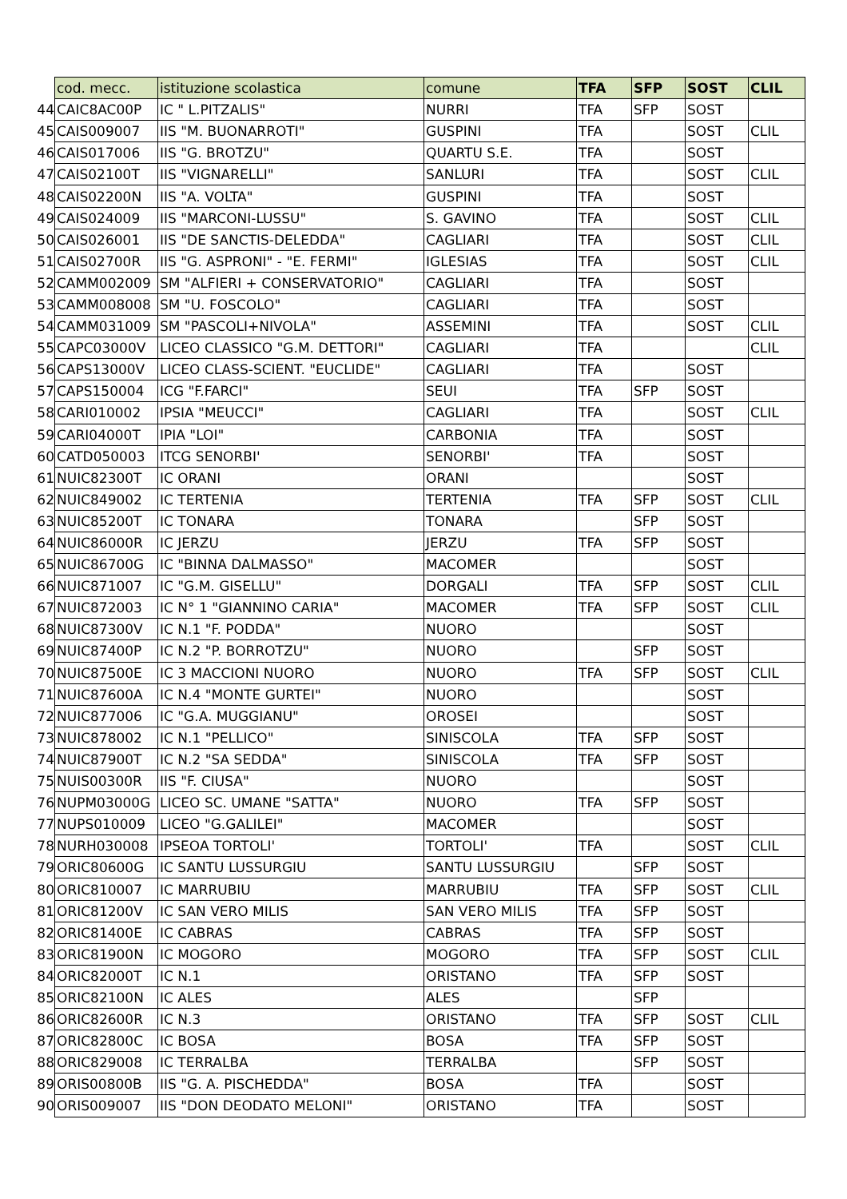| | cod. mecc. | istituzione scolastica | comune | TFA | SFP | SOST | CLIL |
| 44 | CAIC8AC00P | IC " L.PITZALIS" | NURRI | TFA | SFP | SOST | |
| 45 | CAIS009007 | IIS "M. BUONARROTI" | GUSPINI | TFA | | SOST | CLIL |
| 46 | CAIS017006 | IIS "G. BROTZU" | QUARTU S.E. | TFA | | SOST | |
| 47 | CAIS02100T | IIS "VIGNARELLI" | SANLURI | TFA | | SOST | CLIL |
| 48 | CAIS02200N | IIS "A. VOLTA" | GUSPINI | TFA | | SOST | |
| 49 | CAIS024009 | IIS "MARCONI-LUSSU" | S. GAVINO | TFA | | SOST | CLIL |
| 50 | CAIS026001 | IIS "DE SANCTIS-DELEDDA" | CAGLIARI | TFA | | SOST | CLIL |
| 51 | CAIS02700R | IIS "G. ASPRONI" - "E. FERMI" | IGLESIAS | TFA | | SOST | CLIL |
| 52 | CAMM002009 | SM "ALFIERI + CONSERVATORIO" | CAGLIARI | TFA | | SOST | |
| 53 | CAMM008008 | SM "U. FOSCOLO" | CAGLIARI | TFA | | SOST | |
| 54 | CAMM031009 | SM "PASCOLI+NIVOLA" | ASSEMINI | TFA | | SOST | CLIL |
| 55 | CAPC03000V | LICEO CLASSICO "G.M. DETTORI" | CAGLIARI | TFA | | | CLIL |
| 56 | CAPS13000V | LICEO CLASS-SCIENT. "EUCLIDE" | CAGLIARI | TFA | | SOST | |
| 57 | CAPS150004 | ICG "F.FARCI" | SEUI | TFA | SFP | SOST | |
| 58 | CARI010002 | IPSIA "MEUCCI" | CAGLIARI | TFA | | SOST | CLIL |
| 59 | CARI04000T | IPIA "LOI" | CARBONIA | TFA | | SOST | |
| 60 | CATD050003 | ITCG SENORBI' | SENORBI' | TFA | | SOST | |
| 61 | NUIC82300T | IC ORANI | ORANI | | | SOST | |
| 62 | NUIC849002 | IC TERTENIA | TERTENIA | TFA | SFP | SOST | CLIL |
| 63 | NUIC85200T | IC TONARA | TONARA | | SFP | SOST | |
| 64 | NUIC86000R | IC JERZU | JERZU | TFA | SFP | SOST | |
| 65 | NUIC86700G | IC "BINNA DALMASSO" | MACOMER | | | SOST | |
| 66 | NUIC871007 | IC "G.M. GISELLU" | DORGALI | TFA | SFP | SOST | CLIL |
| 67 | NUIC872003 | IC N° 1 "GIANNINO CARIA" | MACOMER | TFA | SFP | SOST | CLIL |
| 68 | NUIC87300V | IC N.1 "F. PODDA" | NUORO | | | SOST | |
| 69 | NUIC87400P | IC N.2 "P. BORROTZU" | NUORO | | SFP | SOST | |
| 70 | NUIC87500E | IC 3 MACCIONI NUORO | NUORO | TFA | SFP | SOST | CLIL |
| 71 | NUIC87600A | IC N.4 "MONTE GURTEI" | NUORO | | | SOST | |
| 72 | NUIC877006 | IC "G.A. MUGGIANU" | OROSEI | | | SOST | |
| 73 | NUIC878002 | IC N.1 "PELLICO" | SINISCOLA | TFA | SFP | SOST | |
| 74 | NUIC87900T | IC N.2 "SA SEDDA" | SINISCOLA | TFA | SFP | SOST | |
| 75 | NUIS00300R | IIS "F. CIUSA" | NUORO | | | SOST | |
| 76 | NUPM03000G | LICEO SC. UMANE "SATTA" | NUORO | TFA | SFP | SOST | |
| 77 | NUPS010009 | LICEO "G.GALILEI" | MACOMER | | | SOST | |
| 78 | NURH030008 | IPSEOA TORTOLI' | TORTOLI' | TFA | | SOST | CLIL |
| 79 | ORIC80600G | IC SANTU LUSSURGIU | SANTU LUSSURGIU | | SFP | SOST | |
| 80 | ORIC810007 | IC MARRUBIU | MARRUBIU | TFA | SFP | SOST | CLIL |
| 81 | ORIC81200V | IC SAN VERO MILIS | SAN VERO MILIS | TFA | SFP | SOST | |
| 82 | ORIC81400E | IC CABRAS | CABRAS | TFA | SFP | SOST | |
| 83 | ORIC81900N | IC MOGORO | MOGORO | TFA | SFP | SOST | CLIL |
| 84 | ORIC82000T | IC N.1 | ORISTANO | TFA | SFP | SOST | |
| 85 | ORIC82100N | IC ALES | ALES | | SFP | | |
| 86 | ORIC82600R | IC N.3 | ORISTANO | TFA | SFP | SOST | CLIL |
| 87 | ORIC82800C | IC BOSA | BOSA | TFA | SFP | SOST | |
| 88 | ORIC829008 | IC TERRALBA | TERRALBA | | SFP | SOST | |
| 89 | ORIS00800B | IIS "G. A. PISCHEDDA" | BOSA | TFA | | SOST | |
| 90 | ORIS009007 | IIS "DON DEODATO MELONI" | ORISTANO | TFA | | SOST | |